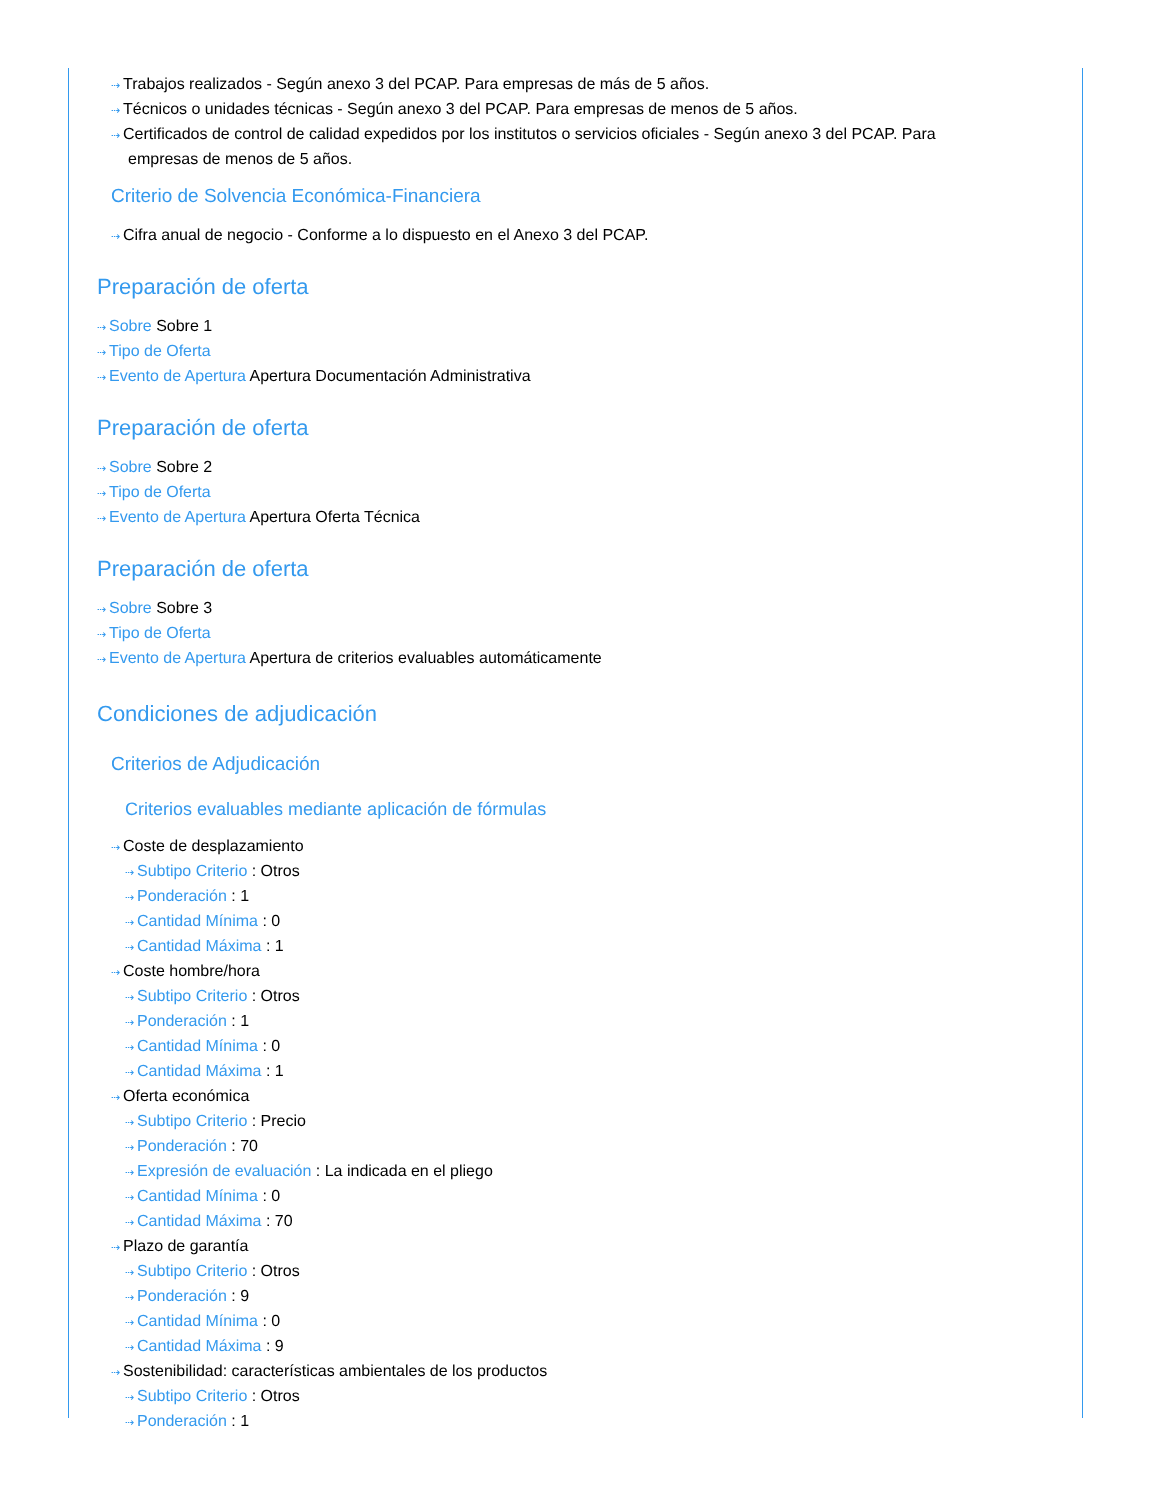⇢ Trabajos realizados - Según anexo 3 del PCAP. Para empresas de más de 5 años.
⇢ Técnicos o unidades técnicas - Según anexo 3 del PCAP. Para empresas de menos de 5 años.
⇢ Certificados de control de calidad expedidos por los institutos o servicios oficiales - Según anexo 3 del PCAP. Para empresas de menos de 5 años.
Criterio de Solvencia Económica-Financiera
⇢ Cifra anual de negocio - Conforme a lo dispuesto en el Anexo 3 del PCAP.
Preparación de oferta
⇢ Sobre Sobre 1
⇢ Tipo de Oferta
⇢ Evento de Apertura Apertura Documentación Administrativa
Preparación de oferta
⇢ Sobre Sobre 2
⇢ Tipo de Oferta
⇢ Evento de Apertura Apertura Oferta Técnica
Preparación de oferta
⇢ Sobre Sobre 3
⇢ Tipo de Oferta
⇢ Evento de Apertura Apertura de criterios evaluables automáticamente
Condiciones de adjudicación
Criterios de Adjudicación
Criterios evaluables mediante aplicación de fórmulas
⇢ Coste de desplazamiento
⇢ Subtipo Criterio : Otros
⇢ Ponderación : 1
⇢ Cantidad Mínima : 0
⇢ Cantidad Máxima : 1
⇢ Coste hombre/hora
⇢ Subtipo Criterio : Otros
⇢ Ponderación : 1
⇢ Cantidad Mínima : 0
⇢ Cantidad Máxima : 1
⇢ Oferta económica
⇢ Subtipo Criterio : Precio
⇢ Ponderación : 70
⇢ Expresión de evaluación : La indicada en el pliego
⇢ Cantidad Mínima : 0
⇢ Cantidad Máxima : 70
⇢ Plazo de garantía
⇢ Subtipo Criterio : Otros
⇢ Ponderación : 9
⇢ Cantidad Mínima : 0
⇢ Cantidad Máxima : 9
⇢ Sostenibilidad: características ambientales de los productos
⇢ Subtipo Criterio : Otros
⇢ Ponderación : 1